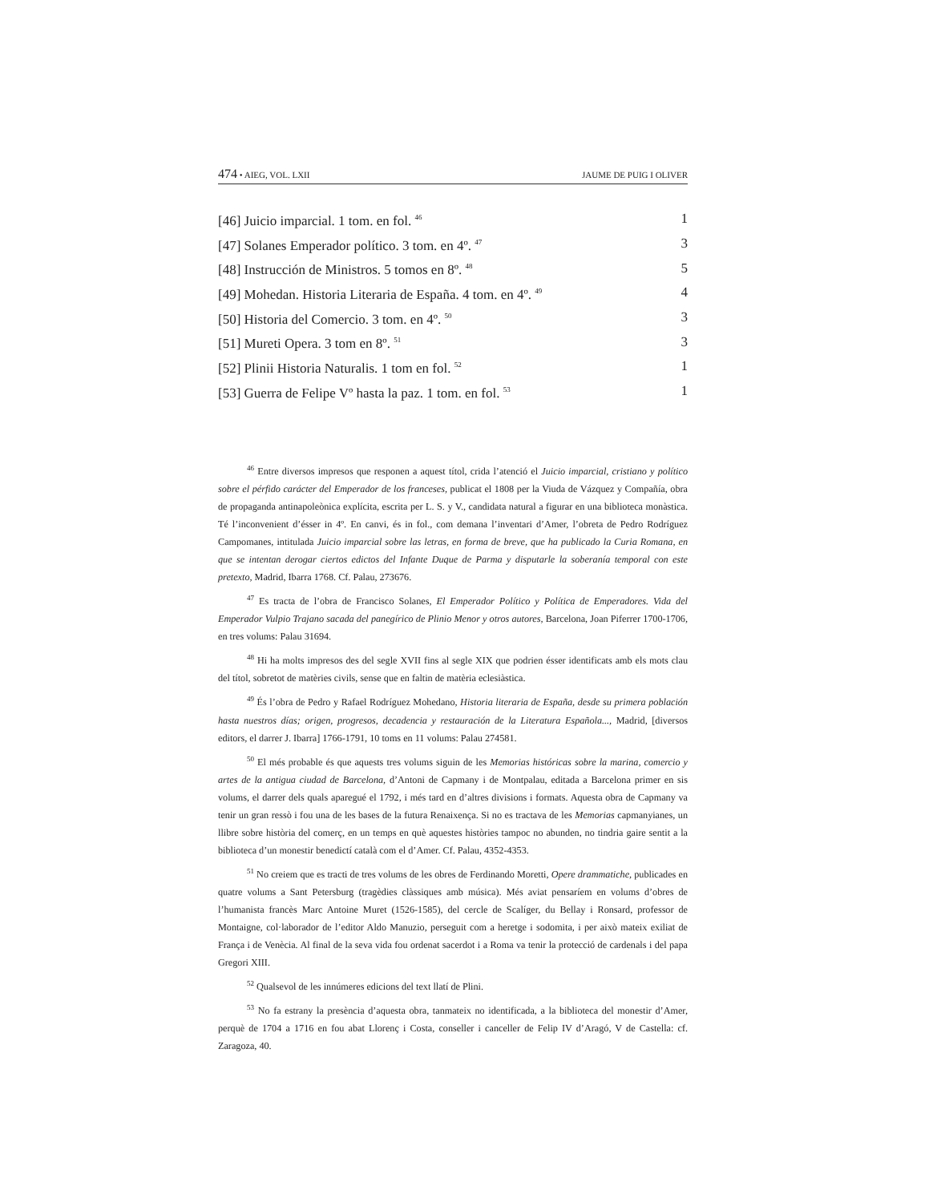474 • AIEG, VOL. LXII JAUME DE PUIG I OLIVER
| [46] Juicio imparcial. 1 tom. en fol. <sup>46</sup> | 1 |
| [47] Solanes Emperador político. 3 tom. en 4º. <sup>47</sup> | 3 |
| [48] Instrucción de Ministros. 5 tomos en 8º. <sup>48</sup> | 5 |
| [49] Mohedan. Historia Literaria de España. 4 tom. en 4º. <sup>49</sup> | 4 |
| [50] Historia del Comercio. 3 tom. en 4º. <sup>50</sup> | 3 |
| [51] Mureti Opera. 3 tom en 8º. <sup>51</sup> | 3 |
| [52] Plinii Historia Naturalis. 1 tom en fol. <sup>52</sup> | 1 |
| [53] Guerra de Felipe Vº hasta la paz. 1 tom. en fol. <sup>53</sup> | 1 |
<sup>46</sup> Entre diversos impresos que responen a aquest títol, crida l’atenció el Juicio imparcial, cristiano y político sobre el pérfido carácter del Emperador de los franceses, publicat el 1808 per la Viuda de Vázquez y Compañía, obra de propaganda antinapoleònica explícita, escrita per L. S. y V., candidata natural a figurar en una biblioteca monàstica. Té l’inconvenient d’ésser in 4º. En canvi, és in fol., com demana l’inventari d’Amer, l’obreta de Pedro Rodríguez Campomanes, intitulada Juicio imparcial sobre las letras, en forma de breve, que ha publicado la Curia Romana, en que se intentan derogar ciertos edictos del Infante Duque de Parma y disputarle la soberanía temporal con este pretexto, Madrid, Ibarra 1768. Cf. Palau, 273676.
<sup>47</sup> Es tracta de l’obra de Francisco Solanes, El Emperador Político y Política de Emperadores. Vida del Emperador Vulpio Trajano sacada del panegírico de Plinio Menor y otros autores, Barcelona, Joan Piferrer 1700-1706, en tres volums: Palau 31694.
<sup>48</sup> Hi ha molts impresos des del segle XVII fins al segle XIX que podrien ésser identificats amb els mots clau del títol, sobretot de matèries civils, sense que en faltin de matèria eclesiàstica.
<sup>49</sup> És l’obra de Pedro y Rafael Rodríguez Mohedano, Historia literaria de España, desde su primera población hasta nuestros días; origen, progresos, decadencia y restauración de la Literatura Española..., Madrid, [diversos editors, el darrer J. Ibarra] 1766-1791, 10 toms en 11 volums: Palau 274581.
<sup>50</sup> El més probable és que aquests tres volums siguin de les Memorias históricas sobre la marina, comercio y artes de la antigua ciudad de Barcelona, d’Antoni de Capmany i de Montpalau, editada a Barcelona primer en sis volums, el darrer dels quals aparegué el 1792, i més tard en d’altres divisions i formats. Aquesta obra de Capmany va tenir un gran ressò i fou una de les bases de la futura Renaixença. Si no es tractava de les Memorias capmanyianes, un llibre sobre història del comerç, en un temps en què aquestes històries tampoc no abunden, no tindria gaire sentit a la biblioteca d’un monestir benedictí català com el d’Amer. Cf. Palau, 4352-4353.
<sup>51</sup> No creiem que es tracti de tres volums de les obres de Ferdinando Moretti, Opere drammatiche, publicades en quatre volums a Sant Petersburg (tragèdies clàssiques amb música). Més aviat pensaríem en volums d’obres de l’humanista francès Marc Antoine Muret (1526-1585), del cercle de Scalíger, du Bellay i Ronsard, professor de Montaigne, col·laborador de l’editor Aldo Manuzio, perseguit com a heretge i sodomita, i per això mateix exiliat de França i de Venècia. Al final de la seva vida fou ordenat sacerdot i a Roma va tenir la protecció de cardenals i del papa Gregori XIII.
<sup>52</sup> Qualsevol de les innúmeres edicions del text llatí de Plini.
<sup>53</sup> No fa estrany la presència d’aquesta obra, tanmateix no identificada, a la biblioteca del monestir d’Amer, perquè de 1704 a 1716 en fou abat Llorenç i Costa, conseller i canceller de Felip IV d’Aragó, V de Castella: cf. Zaragoza, 40.